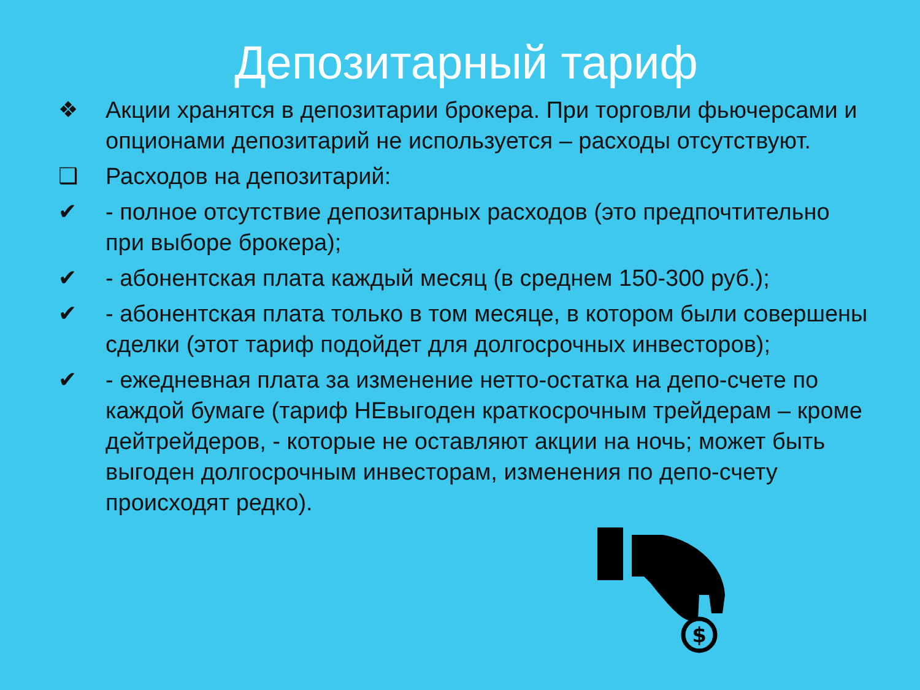Депозитарный тариф
❖ Акции хранятся в депозитарии брокера. При торговли фьючерсами и опционами депозитарий не используется – расходы отсутствуют.
❑ Расходов на депозитарий:
✔ - полное отсутствие депозитарных расходов (это предпочтительно при выборе брокера);
✔ - абонентская плата каждый месяц (в среднем 150-300 руб.);
✔ - абонентская плата только в том месяце, в котором были совершены сделки (этот тариф подойдет для долгосрочных инвесторов);
✔ - ежедневная плата за изменение нетто-остатка на депо-счете по каждой бумаге (тариф НЕвыгоден краткосрочным трейдерам – кроме дейтрейдеров, - которые не оставляют акции на ночь; может быть выгоден долгосрочным инвесторам, изменения по депо-счету происходят редко).
$